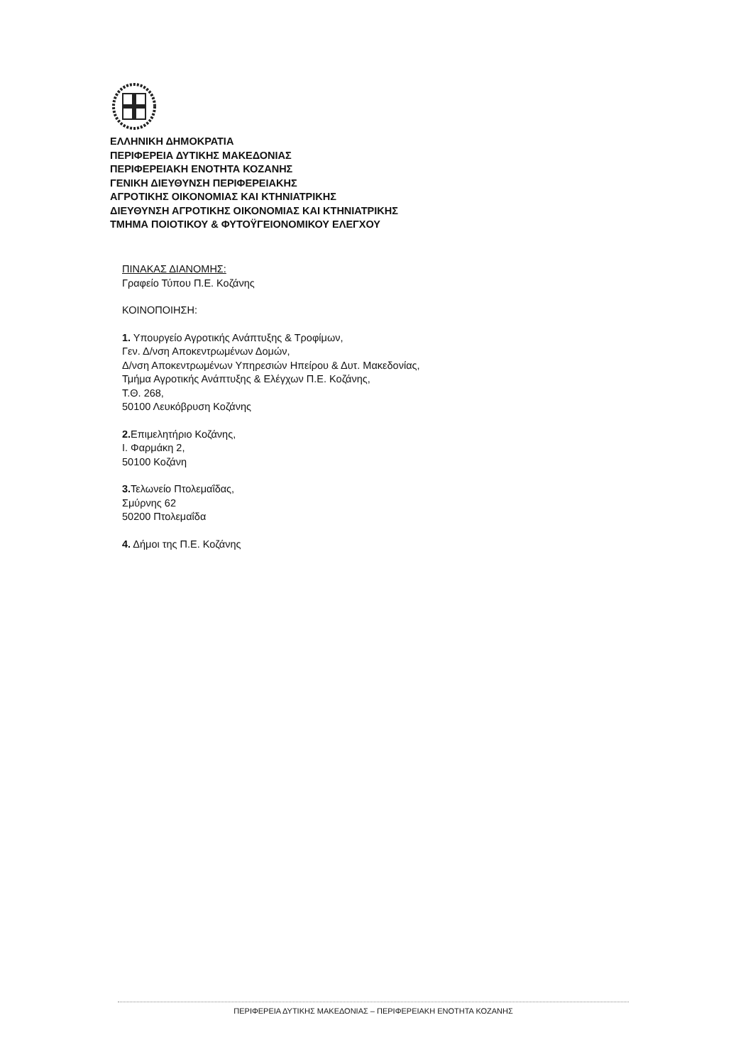ΕΛΛΗΝΙΚΗ ΔΗΜΟΚΡΑΤΙΑ
ΠΕΡΙΦΕΡΕΙΑ ΔΥΤΙΚΗΣ ΜΑΚΕΔΟΝΙΑΣ
ΠΕΡΙΦΕΡΕΙΑΚΗ ΕΝΟΤΗΤΑ ΚΟΖΑΝΗΣ
ΓΕΝΙΚΗ ΔΙΕΥΘΥΝΣΗ ΠΕΡΙΦΕΡΕΙΑΚΗΣ
ΑΓΡΟΤΙΚΗΣ ΟΙΚΟΝΟΜΙΑΣ ΚΑΙ ΚΤΗΝΙΑΤΡΙΚΗΣ
ΔΙΕΥΘΥΝΣΗ ΑΓΡΟΤΙΚΗΣ ΟΙΚΟΝΟΜΙΑΣ ΚΑΙ ΚΤΗΝΙΑΤΡΙΚΗΣ
ΤΜΗΜΑ ΠΟΙΟΤΙΚΟΥ & ΦΥΤΟΫΓΕΙΟΝΟΜΙΚΟΥ ΕΛΕΓΧΟΥ
ΠΙΝΑΚΑΣ ΔΙΑΝΟΜΗΣ:
Γραφείο Τύπου Π.Ε. Κοζάνης
ΚΟΙΝΟΠΟΙΗΣΗ:
1. Υπουργείο Αγροτικής Ανάπτυξης & Τροφίμων,
Γεν. Δ/νση Αποκεντρωμένων Δομών,
Δ/νση Αποκεντρωμένων Υπηρεσιών Ηπείρου & Δυτ. Μακεδονίας,
Τμήμα Αγροτικής Ανάπτυξης & Ελέγχων Π.Ε. Κοζάνης,
Τ.Θ. 268,
50100 Λευκόβρυση Κοζάνης
2. Επιμελητήριο Κοζάνης,
Ι. Φαρμάκη 2,
50100 Κοζάνη
3. Τελωνείο Πτολεμαΐδας,
Σμύρνης 62
50200 Πτολεμαΐδα
4. Δήμοι της Π.Ε. Κοζάνης
ΠΕΡΙΦΕΡΕΙΑ ΔΥΤΙΚΗΣ ΜΑΚΕΔΟΝΙΑΣ – ΠΕΡΙΦΕΡΕΙΑΚΗ ΕΝΟΤΗΤΑ ΚΟΖΑΝΗΣ